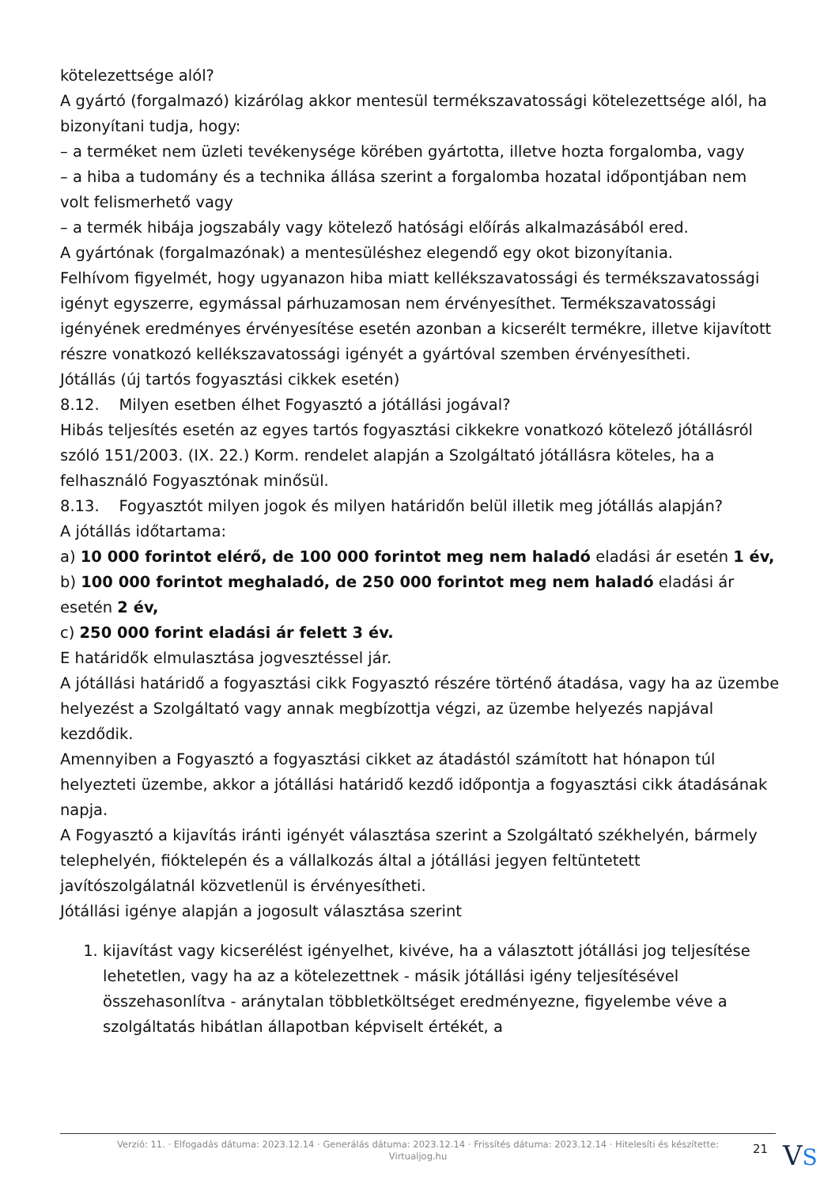kötelezettsége alól?
A gyártó (forgalmazó) kizárólag akkor mentesül termékszavatossági kötelezettsége alól, ha bizonyítani tudja, hogy:
– a terméket nem üzleti tevékenysége körében gyártotta, illetve hozta forgalomba, vagy
– a hiba a tudomány és a technika állása szerint a forgalomba hozatal időpontjában nem volt felismerhető vagy
– a termék hibája jogszabály vagy kötelező hatósági előírás alkalmazásából ered.
A gyártónak (forgalmazónak) a mentesüléshez elegendő egy okot bizonyítania.
Felhívom figyelmét, hogy ugyanazon hiba miatt kellékszavatossági és termékszavatossági igényt egyszerre, egymással párhuzamosan nem érvényesíthet. Termékszavatossági igényének eredményes érvényesítése esetén azonban a kicserélt termékre, illetve kijavított részre vonatkozó kellékszavatossági igényét a gyártóval szemben érvényesítheti.
Jótállás (új tartós fogyasztási cikkek esetén)
8.12. Milyen esetben élhet Fogyasztó a jótállási jogával?
Hibás teljesítés esetén az egyes tartós fogyasztási cikkekre vonatkozó kötelező jótállásról szóló 151/2003. (IX. 22.) Korm. rendelet alapján a Szolgáltató jótállásra köteles, ha a felhasználó Fogyasztónak minősül.
8.13. Fogyasztót milyen jogok és milyen határidőn belül illetik meg jótállás alapján?
A jótállás időtartama:
a) 10 000 forintot elérő, de 100 000 forintot meg nem haladó eladási ár esetén 1 év,
b) 100 000 forintot meghaladó, de 250 000 forintot meg nem haladó eladási ár esetén 2 év,
c) 250 000 forint eladási ár felett 3 év.
E határidők elmulasztása jogvesztéssel jár.
A jótállási határidő a fogyasztási cikk Fogyasztó részére történő átadása, vagy ha az üzembe helyezést a Szolgáltató vagy annak megbízottja végzi, az üzembe helyezés napjával kezdődik.
Amennyiben a Fogyasztó a fogyasztási cikket az átadástól számított hat hónapon túl helyezteti üzembe, akkor a jótállási határidő kezdő időpontja a fogyasztási cikk átadásának napja.
A Fogyasztó a kijavítás iránti igényét választása szerint a Szolgáltató székhelyén, bármely telephelyén, fióktelepén és a vállalkozás által a jótállási jegyen feltüntetett javítószolgálatnál közvetlenül is érvényesítheti.
Jótállási igénye alapján a jogosult választása szerint
1. kijavítást vagy kicserélést igényelhet, kivéve, ha a választott jótállási jog teljesítése lehetetlen, vagy ha az a kötelezettnek - másik jótállási igény teljesítésével összehasonlítva - aránytalan többletköltséget eredményezne, figyelembe véve a szolgáltatás hibátlan állapotban képviselt értékét, a
Verzió: 11. · Elfogadás dátuma: 2023.12.14 · Generálás dátuma: 2023.12.14 · Frissítés dátuma: 2023.12.14 · Hitelesíti és készítette: Virtualjog.hu
21
VS